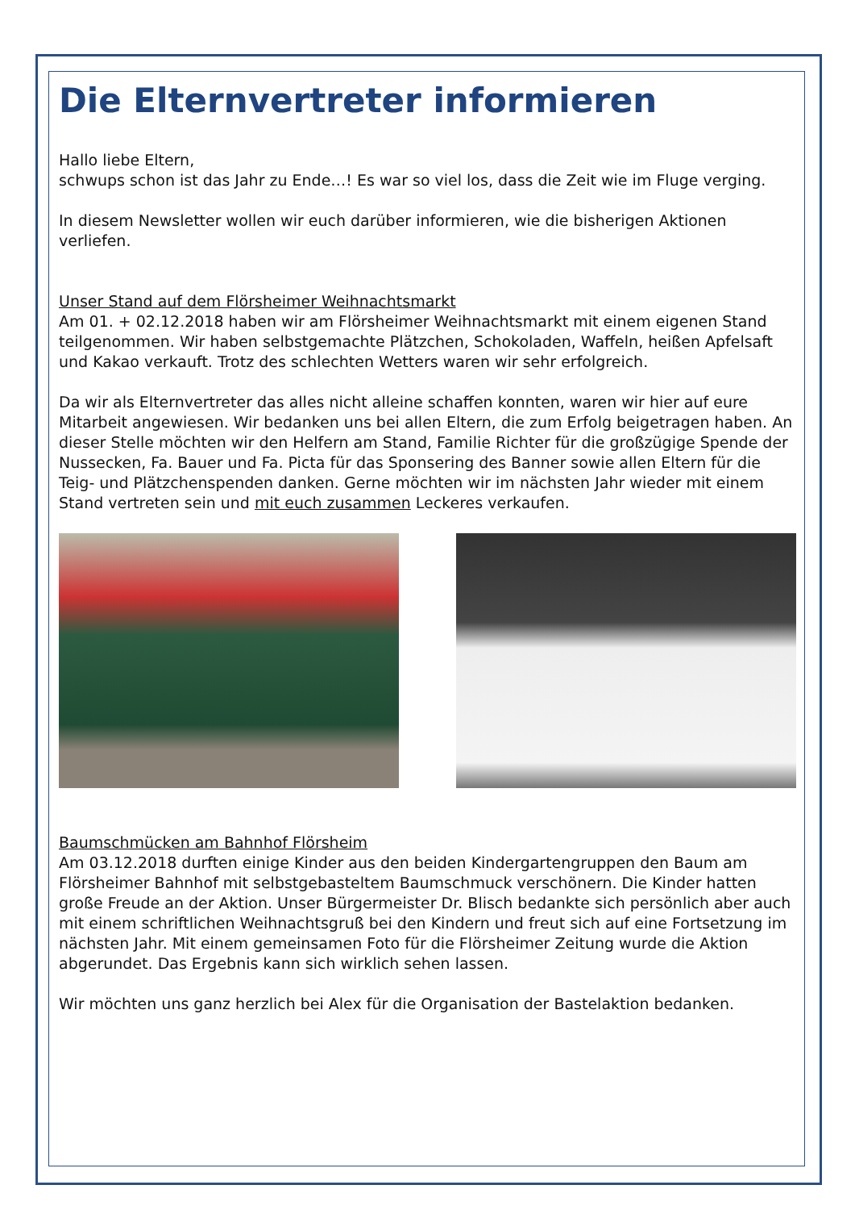Die Elternvertreter informieren
Hallo liebe Eltern,
schwups schon ist das Jahr zu Ende…! Es war so viel los, dass die Zeit wie im Fluge verging.
In diesem Newsletter wollen wir euch darüber informieren, wie die bisherigen Aktionen verliefen.
Unser Stand auf dem Flörsheimer Weihnachtsmarkt
Am 01. + 02.12.2018 haben wir am Flörsheimer Weihnachtsmarkt mit einem eigenen Stand teilgenommen. Wir haben selbstgemachte Plätzchen, Schokoladen, Waffeln, heißen Apfelsaft und Kakao verkauft. Trotz des schlechten Wetters waren wir sehr erfolgreich.
Da wir als Elternvertreter das alles nicht alleine schaffen konnten, waren wir hier auf eure Mitarbeit angewiesen. Wir bedanken uns bei allen Eltern, die zum Erfolg beigetragen haben. An dieser Stelle möchten wir den Helfern am Stand, Familie Richter für die großzügige Spende der Nussecken, Fa. Bauer und Fa. Picta für das Sponsering des Banner sowie allen Eltern für die Teig- und Plätzchenspenden danken. Gerne möchten wir im nächsten Jahr wieder mit einem Stand vertreten sein und mit euch zusammen Leckeres verkaufen.
Baumschmücken am Bahnhof Flörsheim
Am 03.12.2018 durften einige Kinder aus den beiden Kindergartengruppen den Baum am Flörsheimer Bahnhof mit selbstgebasteltem Baumschmuck verschönern. Die Kinder hatten große Freude an der Aktion. Unser Bürgermeister Dr. Blisch bedankte sich persönlich aber auch mit einem schriftlichen Weihnachtsgruß bei den Kindern und freut sich auf eine Fortsetzung im nächsten Jahr. Mit einem gemeinsamen Foto für die Flörsheimer Zeitung wurde die Aktion abgerundet. Das Ergebnis kann sich wirklich sehen lassen.
Wir möchten uns ganz herzlich bei Alex für die Organisation der Bastelaktion bedanken.